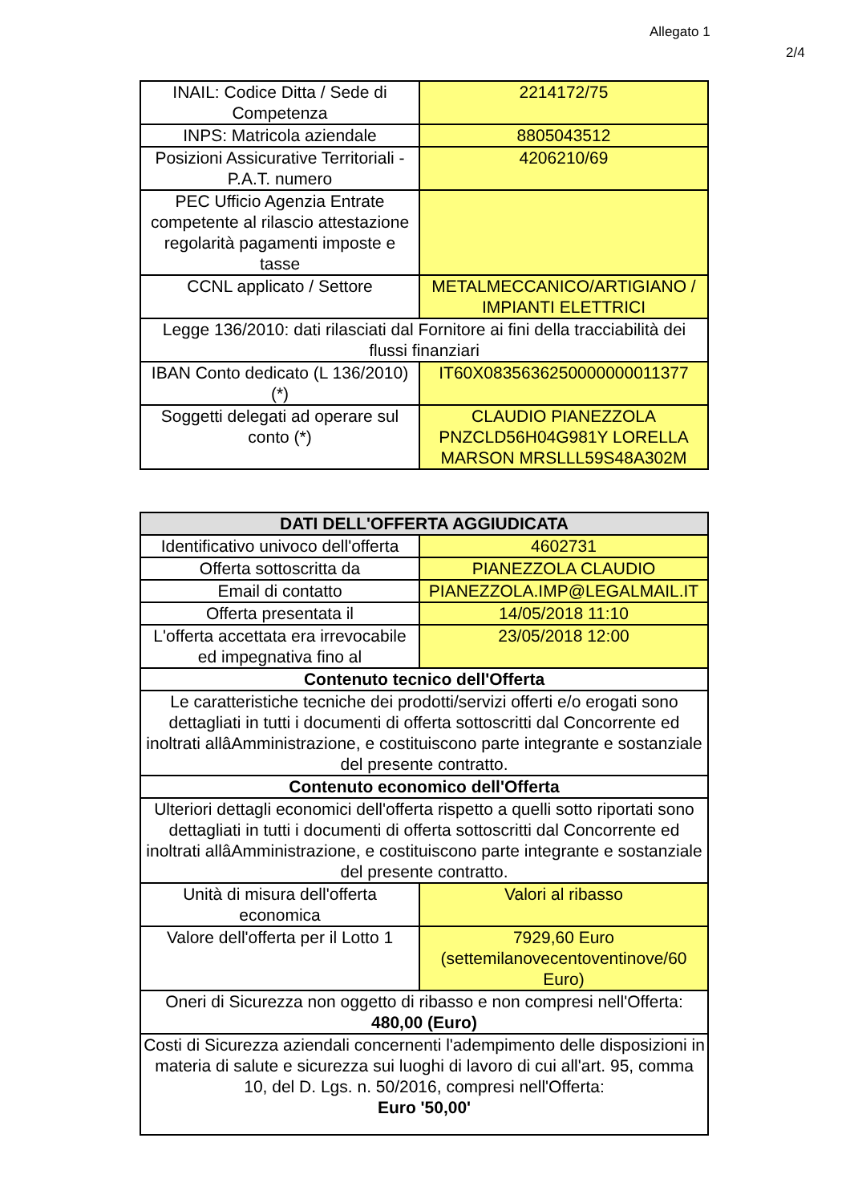Allegato 1
2/4
| INAIL: Codice Ditta / Sede di Competenza | 2214172/75 |
| INPS: Matricola aziendale | 8805043512 |
| Posizioni Assicurative Territoriali - P.A.T. numero | 4206210/69 |
| PEC Ufficio Agenzia Entrate competente al rilascio attestazione regolarità pagamenti imposte e tasse | |
| CCNL applicato / Settore | METALMECCANICO/ARTIGIANO / IMPIANTI ELETTRICI |
| Legge 136/2010: dati rilasciati dal Fornitore ai fini della tracciabilità dei flussi finanziari | |
| IBAN Conto dedicato (L 136/2010) (*) | IT60X0835636250000000011377 |
| Soggetti delegati ad operare sul conto (*) | CLAUDIO PIANEZZOLA PNZCLD56H04G981Y LORELLA MARSON MRSLLL59S48A302M |
| DATI DELL'OFFERTA AGGIUDICATA | |
| --- | --- |
| Identificativo univoco dell'offerta | 4602731 |
| Offerta sottoscritta da | PIANEZZOLA CLAUDIO |
| Email di contatto | PIANEZZOLA.IMP@LEGALMAIL.IT |
| Offerta presentata il | 14/05/2018 11:10 |
| L'offerta accettata era irrevocabile ed impegnativa fino al | 23/05/2018 12:00 |
| Contenuto tecnico dell'Offerta | |
| Le caratteristiche tecniche dei prodotti/servizi offerti e/o erogati sono dettagliati in tutti i documenti di offerta sottoscritti dal Concorrente ed inoltrati allâAmministrazione, e costituiscono parte integrante e sostanziale del presente contratto. | |
| Contenuto economico dell'Offerta | |
| Ulteriori dettagli economici dell'offerta rispetto a quelli sotto riportati sono dettagliati in tutti i documenti di offerta sottoscritti dal Concorrente ed inoltrati allâAmministrazione, e costituiscono parte integrante e sostanziale del presente contratto. | |
| Unità di misura dell'offerta economica | Valori al ribasso |
| Valore dell'offerta per il Lotto 1 | 7929,60 Euro (settemilanovecentoventinove/60 Euro) |
| Oneri di Sicurezza non oggetto di ribasso e non compresi nell'Offerta: 480,00 (Euro) | |
| Costi di Sicurezza aziendali concernenti l'adempimento delle disposizioni in materia di salute e sicurezza sui luoghi di lavoro di cui all'art. 95, comma 10, del D. Lgs. n. 50/2016, compresi nell'Offerta: Euro '50,00' | |